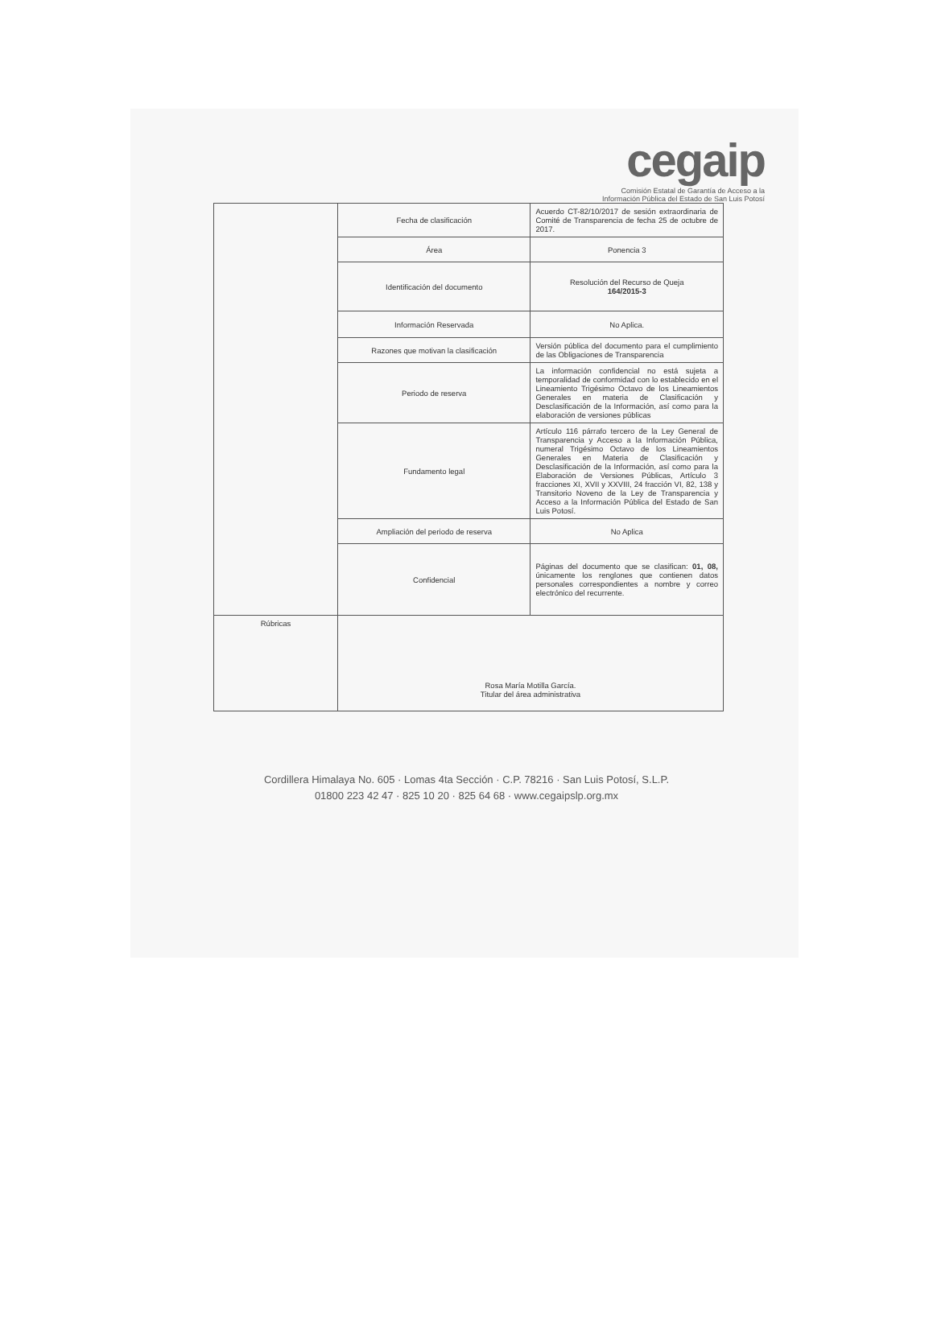cegaip
Comisión Estatal de Garantía de Acceso a la
Información Pública del Estado de San Luis Potosí
| | Fecha de clasificación | Acuerdo CT-82/10/2017 de sesión extraordinaria de Comité de Transparencia de fecha 25 de octubre de 2017. |
| | Área | Ponencia 3 |
| | Identificación del documento | Resolución del Recurso de Queja 164/2015-3 |
| | Información Reservada | No Aplica. |
| | Razones que motivan la clasificación | Versión pública del documento para el cumplimiento de las Obligaciones de Transparencia |
| | Periodo de reserva | La información confidencial no está sujeta a temporalidad de conformidad con lo establecido en el Lineamiento Trigésimo Octavo de los Lineamientos Generales en materia de Clasificación y Desclasificación de la Información, así como para la elaboración de versiones públicas |
| | Fundamento legal | Artículo 116 párrafo tercero de la Ley General de Transparencia y Acceso a la Información Pública, numeral Trigésimo Octavo de los Lineamientos Generales en Materia de Clasificación y Desclasificación de la Información, así como para la Elaboración de Versiones Públicas, Artículo 3 fracciones XI, XVII y XXVIII, 24 fracción VI, 82, 138 y Transitorio Noveno de la Ley de Transparencia y Acceso a la Información Pública del Estado de San Luis Potosí. |
| | Ampliación del periodo de reserva | No Aplica |
| | Confidencial | Páginas del documento que se clasifican: 01, 08, únicamente los renglones que contienen datos personales correspondientes a nombre y correo electrónico del recurrente. |
| Rúbricas | Rosa María Motilla García. Titular del área administrativa | |
Cordillera Himalaya No. 605 · Lomas 4ta Sección · C.P. 78216 · San Luis Potosí, S.L.P.
01800 223 42 47 · 825 10 20 · 825 64 68 · www.cegaipslp.org.mx